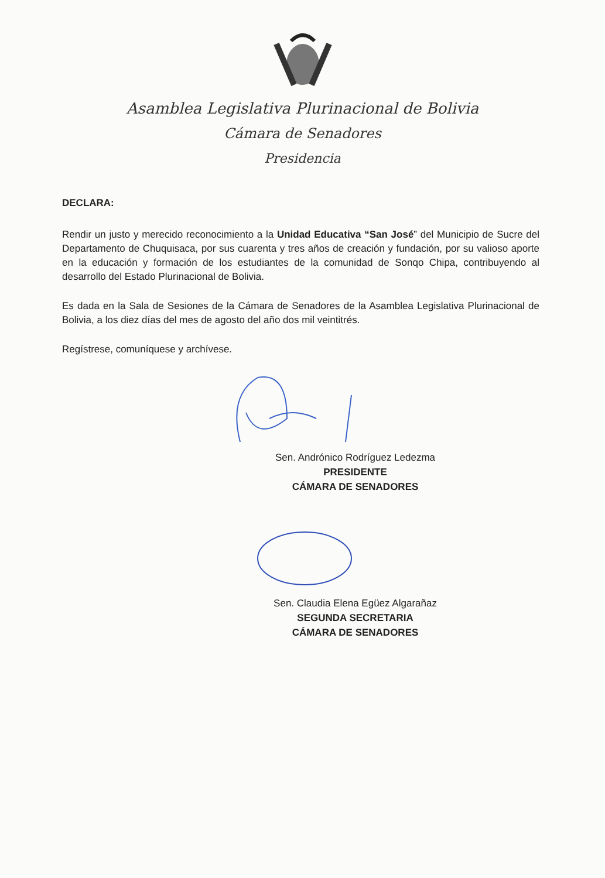Asamblea Legislativa Plurinacional de Bolivia
Cámara de Senadores
Presidencia
DECLARA:
Rendir un justo y merecido reconocimiento a la Unidad Educativa “San José” del Municipio de Sucre del Departamento de Chuquisaca, por sus cuarenta y tres años de creación y fundación, por su valioso aporte en la educación y formación de los estudiantes de la comunidad de Sonqo Chipa, contribuyendo al desarrollo del Estado Plurinacional de Bolivia.
Es dada en la Sala de Sesiones de la Cámara de Senadores de la Asamblea Legislativa Plurinacional de Bolivia, a los diez días del mes de agosto del año dos mil veintitrés.
Regístrese, comuníquese y archívese.
Sen. Andrónico Rodríguez Ledezma
PRESIDENTE
CÁMARA DE SENADORES
Sen. Claudia Elena Egüez Algarañaz
SEGUNDA SECRETARIA
CÁMARA DE SENADORES